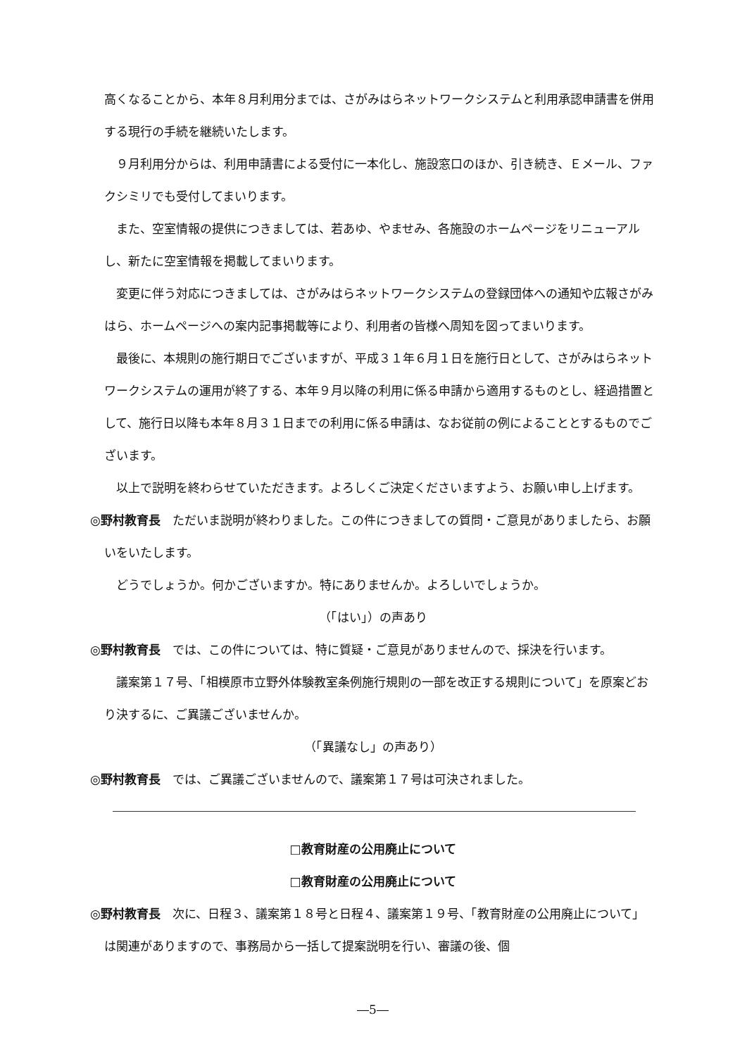高くなることから、本年８月利用分までは、さがみはらネットワークシステムと利用承認申請書を併用する現行の手続を継続いたします。
９月利用分からは、利用申請書による受付に一本化し、施設窓口のほか、引き続き、Ｅメール、ファクシミリでも受付してまいります。
また、空室情報の提供につきましては、若あゆ、やませみ、各施設のホームページをリニューアルし、新たに空室情報を掲載してまいります。
変更に伴う対応につきましては、さがみはらネットワークシステムの登録団体への通知や広報さがみはら、ホームページへの案内記事掲載等により、利用者の皆様へ周知を図ってまいります。
最後に、本規則の施行期日でございますが、平成３１年６月１日を施行日として、さがみはらネットワークシステムの運用が終了する、本年９月以降の利用に係る申請から適用するものとし、経過措置として、施行日以降も本年８月３１日までの利用に係る申請は、なお従前の例によることとするものでございます。
以上で説明を終わらせていただきます。よろしくご決定くださいますよう、お願い申し上げます。
◎野村教育長　ただいま説明が終わりました。この件につきましての質問・ご意見がありましたら、お願いをいたします。
どうでしょうか。何かございますか。特にありませんか。よろしいでしょうか。
（「はい」）の声あり
◎野村教育長　では、この件については、特に質疑・ご意見がありませんので、採決を行います。
議案第１７号、「相模原市立野外体験教室条例施行規則の一部を改正する規則について」を原案どおり決するに、ご異議ございませんか。
（「異議なし」の声あり）
◎野村教育長　では、ご異議ございませんので、議案第１７号は可決されました。
□教育財産の公用廃止について
□教育財産の公用廃止について
◎野村教育長　次に、日程３、議案第１８号と日程４、議案第１９号、「教育財産の公用廃止について」は関連がありますので、事務局から一括して提案説明を行い、審議の後、個
―5―